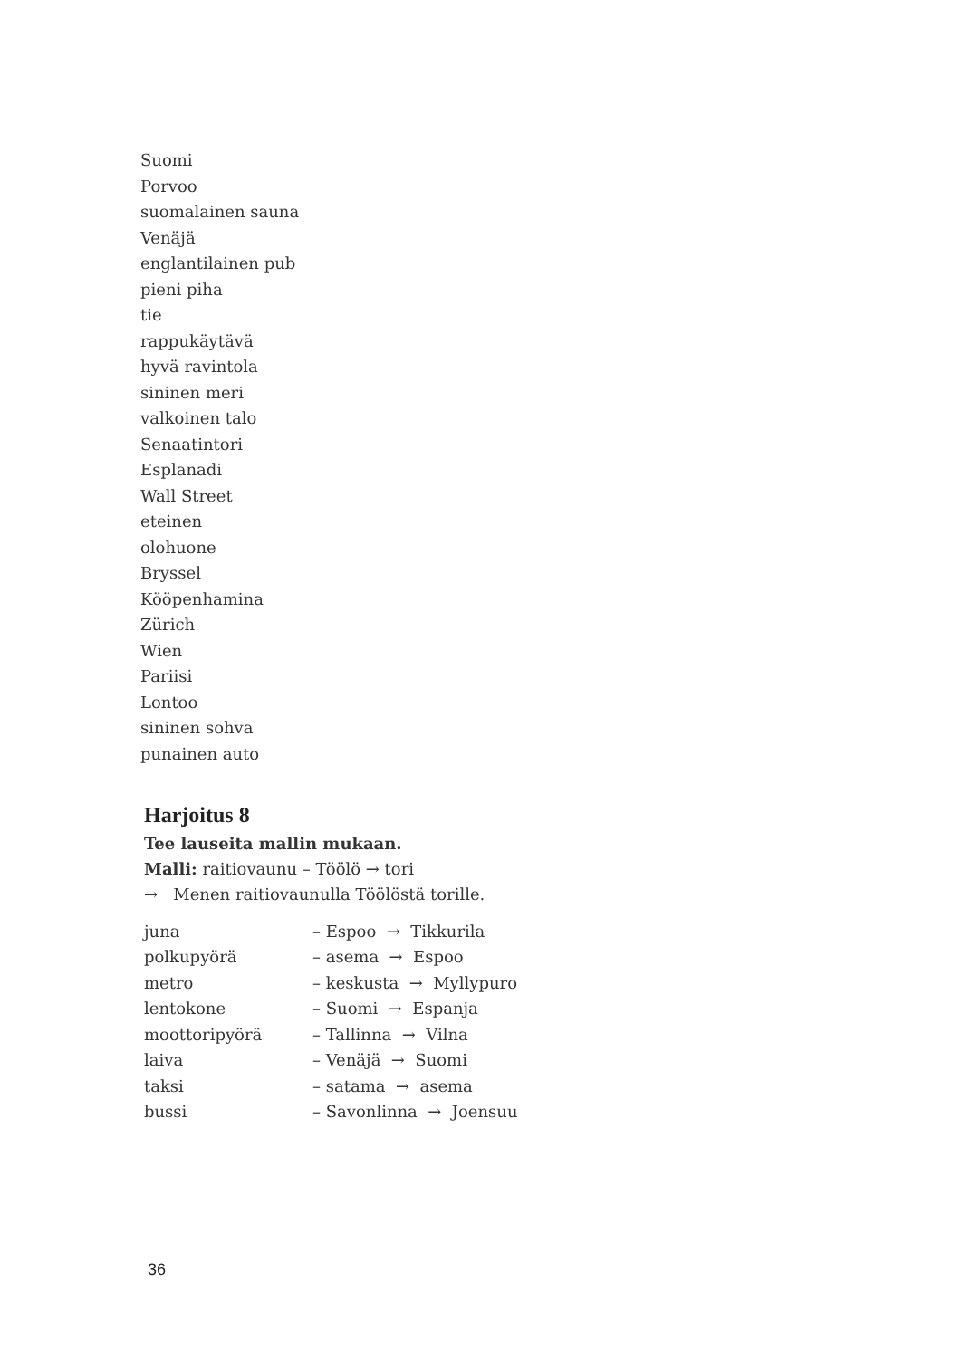Suomi
Porvoo
suomalainen sauna
Venäjä
englantilainen pub
pieni piha
tie
rappukäytävä
hyvä ravintola
sininen meri
valkoinen talo
Senaatintori
Esplanadi
Wall Street
eteinen
olohuone
Bryssel
Kööpenhamina
Zürich
Wien
Pariisi
Lontoo
sininen sohva
punainen auto
Harjoitus 8
Tee lauseita mallin mukaan.
Malli: raitiovaunu – Töölö → tori
→ Menen raitiovaunulla Töölöstä torille.
| juna | – Espoo → Tikkurila |
| polkupyörä | – asema → Espoo |
| metro | – keskusta → Myllypuro |
| lentokone | – Suomi → Espanja |
| moottoripyörä | – Tallinna → Vilna |
| laiva | – Venäjä → Suomi |
| taksi | – satama → asema |
| bussi | – Savonlinna → Joensuu |
36